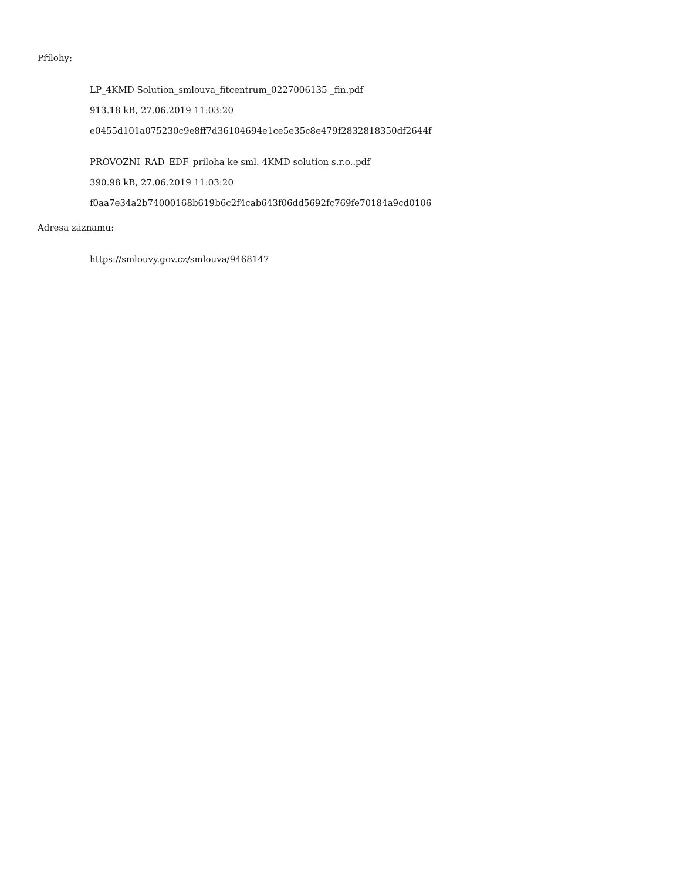Přílohy:
LP_4KMD Solution_smlouva_fitcentrum_0227006135 _fin.pdf
913.18 kB, 27.06.2019 11:03:20
e0455d101a075230c9e8ff7d36104694e1ce5e35c8e479f2832818350df2644f
PROVOZNI_RAD_EDF_priloha ke sml. 4KMD solution s.r.o..pdf
390.98 kB, 27.06.2019 11:03:20
f0aa7e34a2b74000168b619b6c2f4cab643f06dd5692fc769fe70184a9cd0106
Adresa záznamu:
https://smlouvy.gov.cz/smlouva/9468147